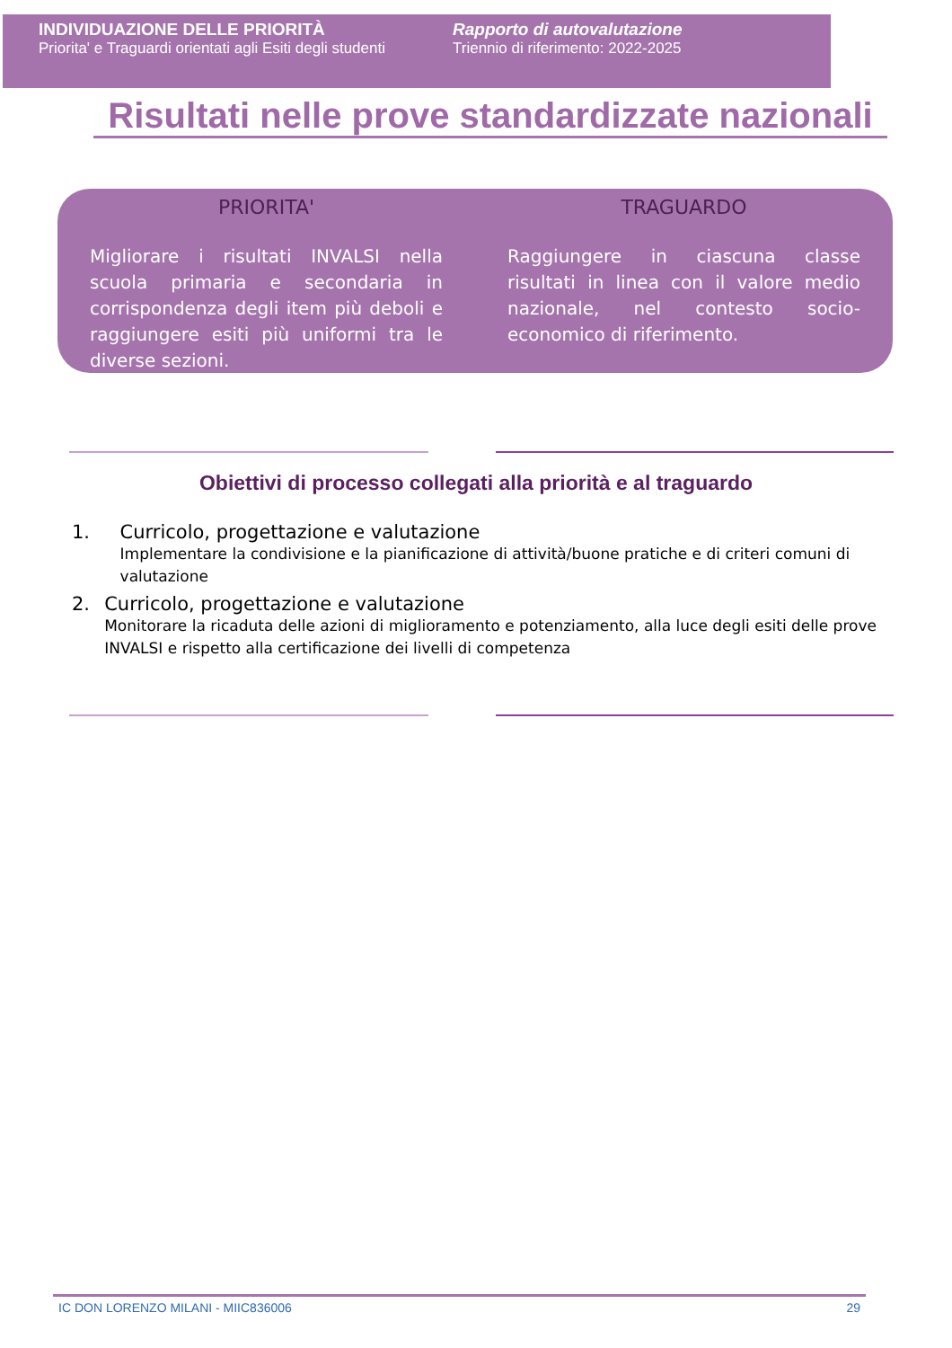INDIVIDUAZIONE DELLE PRIORITÀ
Priorita' e Traguardi orientati agli Esiti degli studenti
Rapporto di autovalutazione
Triennio di riferimento: 2022-2025
Risultati nelle prove standardizzate nazionali
PRIORITA'
Migliorare i risultati INVALSI nella scuola primaria e secondaria in corrispondenza degli item più deboli e raggiungere esiti più uniformi tra le diverse sezioni.
TRAGUARDO
Raggiungere in ciascuna classe risultati in linea con il valore medio nazionale, nel contesto socio-economico di riferimento.
Obiettivi di processo collegati alla priorità e al traguardo
1. Curricolo, progettazione e valutazione
Implementare la condivisione e la pianificazione di attività/buone pratiche e di criteri comuni di valutazione
2. Curricolo, progettazione e valutazione
Monitorare la ricaduta delle azioni di miglioramento e potenziamento, alla luce degli esiti delle prove INVALSI e rispetto alla certificazione dei livelli di competenza
IC DON LORENZO MILANI - MIIC836006 29